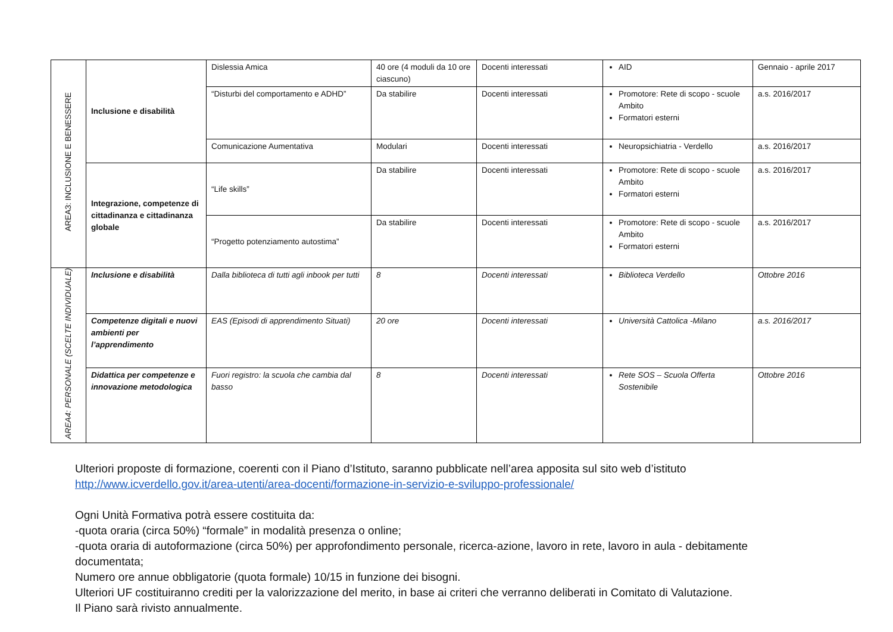| AREA3: INCLUSIONE E BENESSERE | Inclusione e disabilità | Dislessia Amica | 40 ore (4 moduli da 10 ore ciascuno) | Docenti interessati | AID | Gennaio - aprile 2017 |
| | | “Disturbi del comportamento e ADHD” | Da stabilire | Docenti interessati | Promotore: Rete di scopo - scuole Ambito Formatori esterni | a.s. 2016/2017 |
| | | Comunicazione Aumentativa | Modulari | Docenti interessati | Neuropsichiatria - Verdello | a.s. 2016/2017 |
| | Integrazione, competenze di cittadinanza e cittadinanza globale | “Life skills” | Da stabilire | Docenti interessati | Promotore: Rete di scopo - scuole Ambito Formatori esterni | a.s. 2016/2017 |
| | | “Progetto potenziamento autostima” | Da stabilire | Docenti interessati | Promotore: Rete di scopo - scuole Ambito Formatori esterni | a.s. 2016/2017 |
| AREA4: PERSONALE (SCELTE INDIVIDUALE) | Inclusione e disabilità | Dalla biblioteca di tutti agli inbook per tutti | 8 | Docenti interessati | Biblioteca Verdello | Ottobre 2016 |
| | Competenze digitali e nuovi ambienti per l’apprendimento | EAS (Episodi di apprendimento Situati) | 20 ore | Docenti interessati | Università Cattolica -Milano | a.s. 2016/2017 |
| | Didattica per competenze e innovazione metodologica | Fuori registro: la scuola che cambia dal basso | 8 | Docenti interessati | Rete SOS – Scuola Offerta Sostenibile | Ottobre 2016 |
Ulteriori proposte di formazione, coerenti con il Piano d’Istituto, saranno pubblicate nell’area apposita sul sito web d’istituto
http://www.icverdello.gov.it/area-utenti/area-docenti/formazione-in-servizio-e-sviluppo-professionale/
Ogni Unità Formativa potrà essere costituita da:
-quota oraria (circa 50%) “formale” in modalità presenza o online;
-quota oraria di autoformazione (circa 50%) per approfondimento personale, ricerca-azione, lavoro in rete, lavoro in aula - debitamente documentata;
Numero ore annue obbligatorie (quota formale) 10/15 in funzione dei bisogni.
Ulteriori UF costituiranno crediti per la valorizzazione del merito, in base ai criteri che verranno deliberati in Comitato di Valutazione.
Il Piano sarà rivisto annualmente.